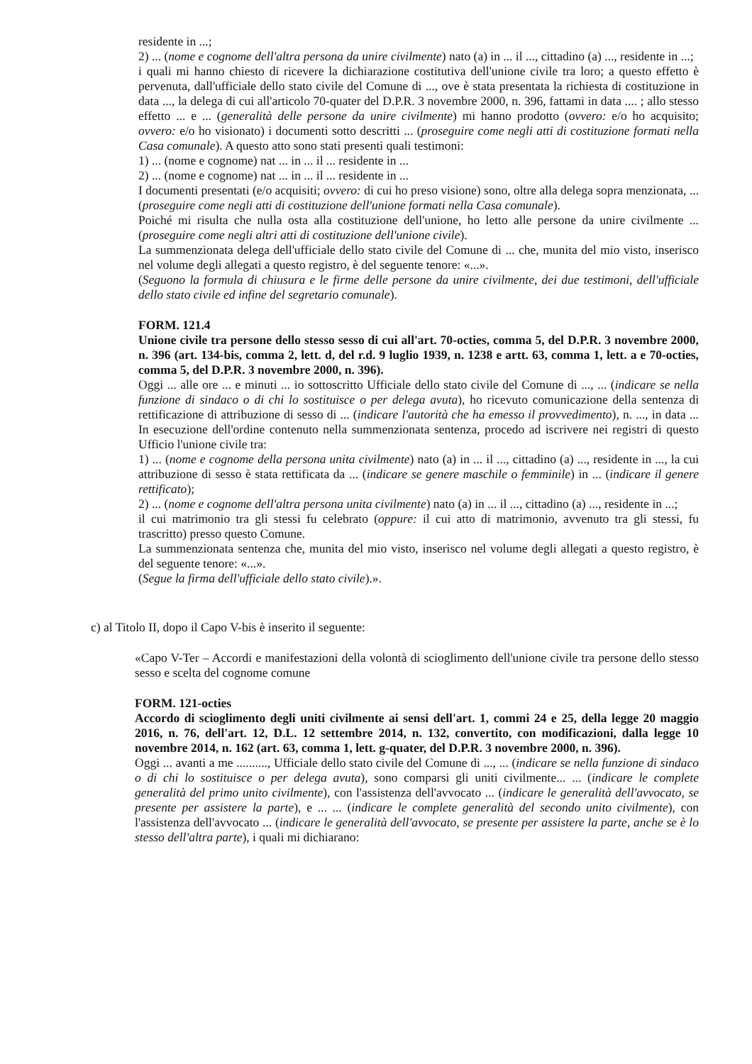residente in ...;
2) ... (nome e cognome dell'altra persona da unire civilmente) nato (a) in ... il ..., cittadino (a) ..., residente in ...;
i quali mi hanno chiesto di ricevere la dichiarazione costitutiva dell'unione civile tra loro; a questo effetto è pervenuta, dall'ufficiale dello stato civile del Comune di ..., ove è stata presentata la richiesta di costituzione in data ..., la delega di cui all'articolo 70-quater del D.P.R. 3 novembre 2000, n. 396, fattami in data .... ; allo stesso effetto ... e ... (generalità delle persone da unire civilmente) mi hanno prodotto (ovvero: e/o ho acquisito; ovvero: e/o ho visionato) i documenti sotto descritti ... (proseguire come negli atti di costituzione formati nella Casa comunale). A questo atto sono stati presenti quali testimoni:
1) ... (nome e cognome) nat ... in ... il ... residente in ...
2) ... (nome e cognome) nat ... in ... il ... residente in ...
I documenti presentati (e/o acquisiti; ovvero: di cui ho preso visione) sono, oltre alla delega sopra menzionata, ... (proseguire come negli atti di costituzione dell'unione formati nella Casa comunale).
Poiché mi risulta che nulla osta alla costituzione dell'unione, ho letto alle persone da unire civilmente ... (proseguire come negli altri atti di costituzione dell'unione civile).
La summenzionata delega dell'ufficiale dello stato civile del Comune di ... che, munita del mio visto, inserisco nel volume degli allegati a questo registro, è del seguente tenore: «...».
(Seguono la formula di chiusura e le firme delle persone da unire civilmente, dei due testimoni, dell'ufficiale dello stato civile ed infine del segretario comunale).
FORM. 121.4
Unione civile tra persone dello stesso sesso di cui all'art. 70-octies, comma 5, del D.P.R. 3 novembre 2000, n. 396 (art. 134-bis, comma 2, lett. d, del r.d. 9 luglio 1939, n. 1238 e artt. 63, comma 1, lett. a e 70-octies, comma 5, del D.P.R. 3 novembre 2000, n. 396).
Oggi ... alle ore ... e minuti ... io sottoscritto Ufficiale dello stato civile del Comune di ..., ... (indicare se nella funzione di sindaco o di chi lo sostituisce o per delega avuta), ho ricevuto comunicazione della sentenza di rettificazione di attribuzione di sesso di ... (indicare l'autorità che ha emesso il provvedimento), n. ..., in data ... In esecuzione dell'ordine contenuto nella summenzionata sentenza, procedo ad iscrivere nei registri di questo Ufficio l'unione civile tra:
1) ... (nome e cognome della persona unita civilmente) nato (a) in ... il ..., cittadino (a) ..., residente in ..., la cui attribuzione di sesso è stata rettificata da ... (indicare se genere maschile o femminile) in ... (indicare il genere rettificato);
2) ... (nome e cognome dell'altra persona unita civilmente) nato (a) in ... il ..., cittadino (a) ..., residente in ...;
il cui matrimonio tra gli stessi fu celebrato (oppure: il cui atto di matrimonio, avvenuto tra gli stessi, fu trascritto) presso questo Comune.
La summenzionata sentenza che, munita del mio visto, inserisco nel volume degli allegati a questo registro, è del seguente tenore: «...».
(Segue la firma dell'ufficiale dello stato civile).».
c) al Titolo II, dopo il Capo V-bis è inserito il seguente:
«Capo V-Ter – Accordi e manifestazioni della volontà di scioglimento dell'unione civile tra persone dello stesso sesso e scelta del cognome comune
FORM. 121-octies
Accordo di scioglimento degli uniti civilmente ai sensi dell'art. 1, commi 24 e 25, della legge 20 maggio 2016, n. 76, dell'art. 12, D.L. 12 settembre 2014, n. 132, convertito, con modificazioni, dalla legge 10 novembre 2014, n. 162 (art. 63, comma 1, lett. g-quater, del D.P.R. 3 novembre 2000, n. 396).
Oggi ... avanti a me .........., Ufficiale dello stato civile del Comune di ..., ... (indicare se nella funzione di sindaco o di chi lo sostituisce o per delega avuta), sono comparsi gli uniti civilmente... ... (indicare le complete generalità del primo unito civilmente), con l'assistenza dell'avvocato ... (indicare le generalità dell'avvocato, se presente per assistere la parte), e ... ... (indicare le complete generalità del secondo unito civilmente), con l'assistenza dell'avvocato ... (indicare le generalità dell'avvocato, se presente per assistere la parte, anche se è lo stesso dell'altra parte), i quali mi dichiarano: